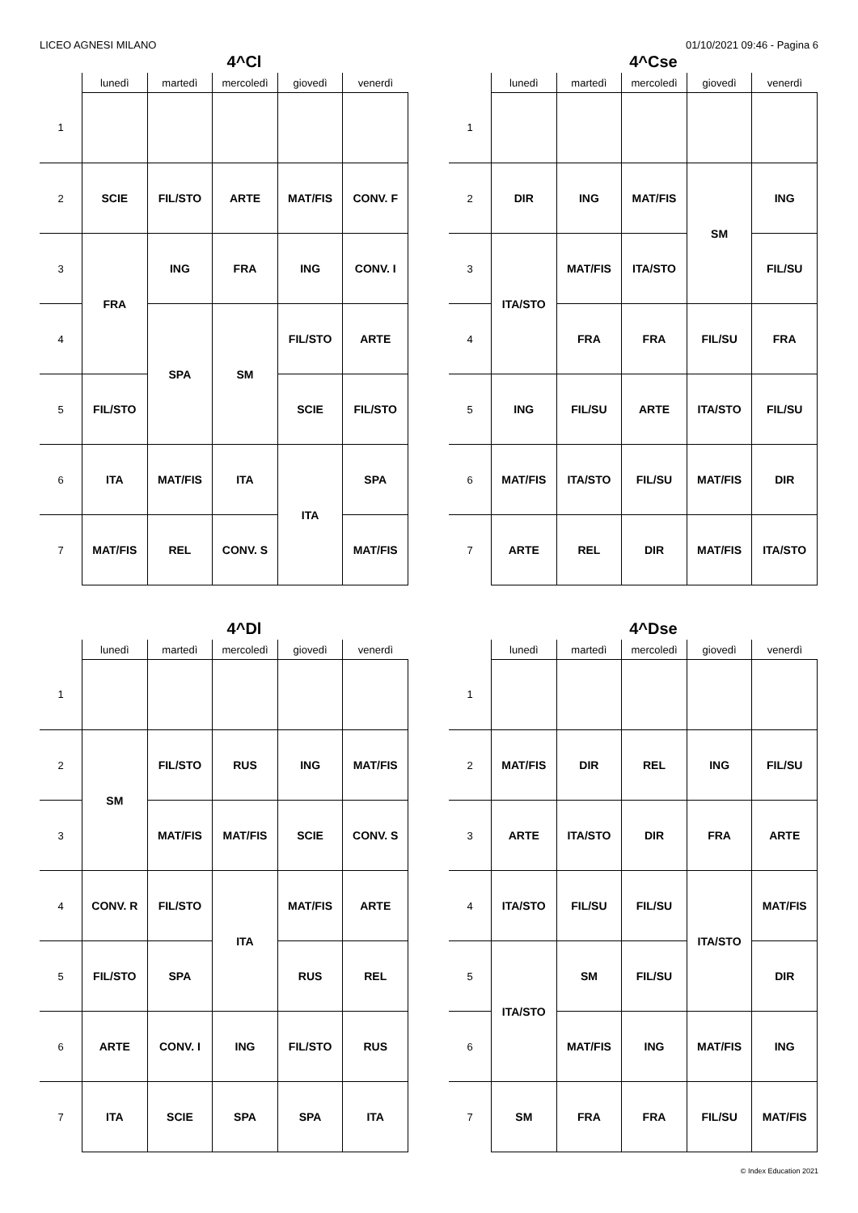LICEO AGNESI MILANO 01/10/2021 09:46 - Pagina 6
4^Cl
| | lunedì | martedì | mercoledì | giovedì | venerdì |
| --- | --- | --- | --- | --- | --- |
| 1 | | | | | |
| 2 | SCIE | FIL/STO | ARTE | MAT/FIS | CONV. F |
| 3 | FRA | ING | FRA | ING | CONV. I |
| 4 | | SPA | SM | FIL/STO | ARTE |
| 5 | FIL/STO | | | SCIE | FIL/STO |
| 6 | ITA | MAT/FIS | ITA | ITA | SPA |
| 7 | MAT/FIS | REL | CONV. S | | MAT/FIS |
4^Cse
| | lunedì | martedì | mercoledì | giovedì | venerdì |
| --- | --- | --- | --- | --- | --- |
| 1 | | | | | |
| 2 | DIR | ING | MAT/FIS | SM | ING |
| 3 | ITA/STO | MAT/FIS | ITA/STO | | FIL/SU |
| 4 | | FRA | FRA | FIL/SU | FRA |
| 5 | ING | FIL/SU | ARTE | ITA/STO | FIL/SU |
| 6 | MAT/FIS | ITA/STO | FIL/SU | MAT/FIS | DIR |
| 7 | ARTE | REL | DIR | MAT/FIS | ITA/STO |
4^Dl
| | lunedì | martedì | mercoledì | giovedì | venerdì |
| --- | --- | --- | --- | --- | --- |
| 1 | | | | | |
| 2 | SM | FIL/STO | RUS | ING | MAT/FIS |
| 3 | | MAT/FIS | MAT/FIS | SCIE | CONV. S |
| 4 | CONV. R | FIL/STO | ITA | MAT/FIS | ARTE |
| 5 | FIL/STO | SPA | | RUS | REL |
| 6 | ARTE | CONV. I | ING | FIL/STO | RUS |
| 7 | ITA | SCIE | SPA | SPA | ITA |
4^Dse
| | lunedì | martedì | mercoledì | giovedì | venerdì |
| --- | --- | --- | --- | --- | --- |
| 1 | | | | | |
| 2 | MAT/FIS | DIR | REL | ING | FIL/SU |
| 3 | ARTE | ITA/STO | DIR | FRA | ARTE |
| 4 | ITA/STO | FIL/SU | FIL/SU | ITA/STO | MAT/FIS |
| 5 | ITA/STO | SM | FIL/SU | | DIR |
| 6 | | MAT/FIS | ING | MAT/FIS | ING |
| 7 | SM | FRA | FRA | FIL/SU | MAT/FIS |
© Index Education 2021